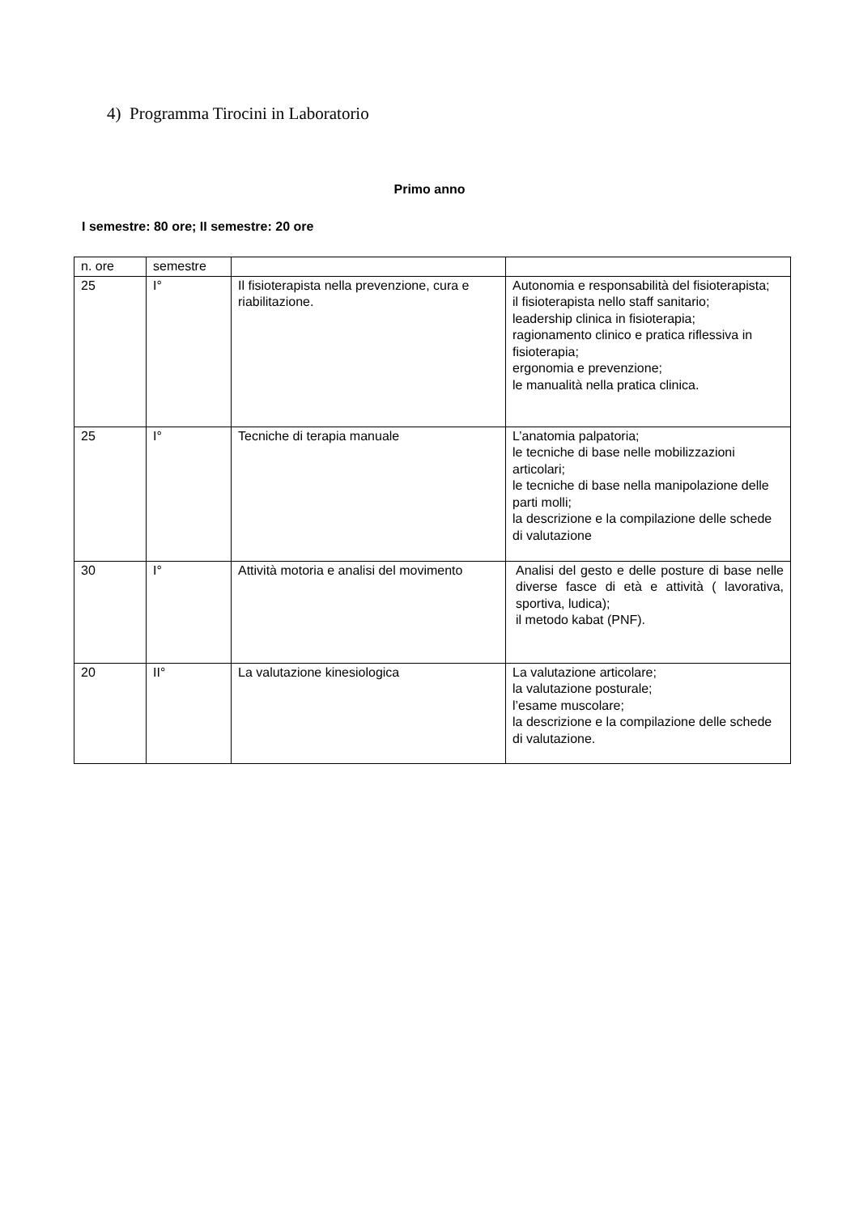4) Programma Tirocini in Laboratorio
Primo anno
I semestre: 80 ore; II semestre: 20 ore
| n. ore | semestre | | |
| 25 | I° | Il fisioterapista nella prevenzione, cura e riabilitazione. | Autonomia e responsabilità del fisioterapista; il fisioterapista nello staff sanitario; leadership clinica in fisioterapia; ragionamento clinico e pratica riflessiva in fisioterapia; ergonomia e prevenzione; le manualità nella pratica clinica. |
| 25 | I° | Tecniche di terapia manuale | L’anatomia palpatoria; le tecniche di base nelle mobilizzazioni articolari; le tecniche di base nella manipolazione delle parti molli; la descrizione e la compilazione delle schede di valutazione |
| 30 | I° | Attività motoria e analisi del movimento | Analisi del gesto e delle posture di base nelle diverse fasce di età e attività ( lavorativa, sportiva, ludica); il metodo kabat (PNF). |
| 20 | II° | La valutazione kinesiologica | La valutazione articolare; la valutazione posturale; l’esame muscolare; la descrizione e la compilazione delle schede di valutazione. |